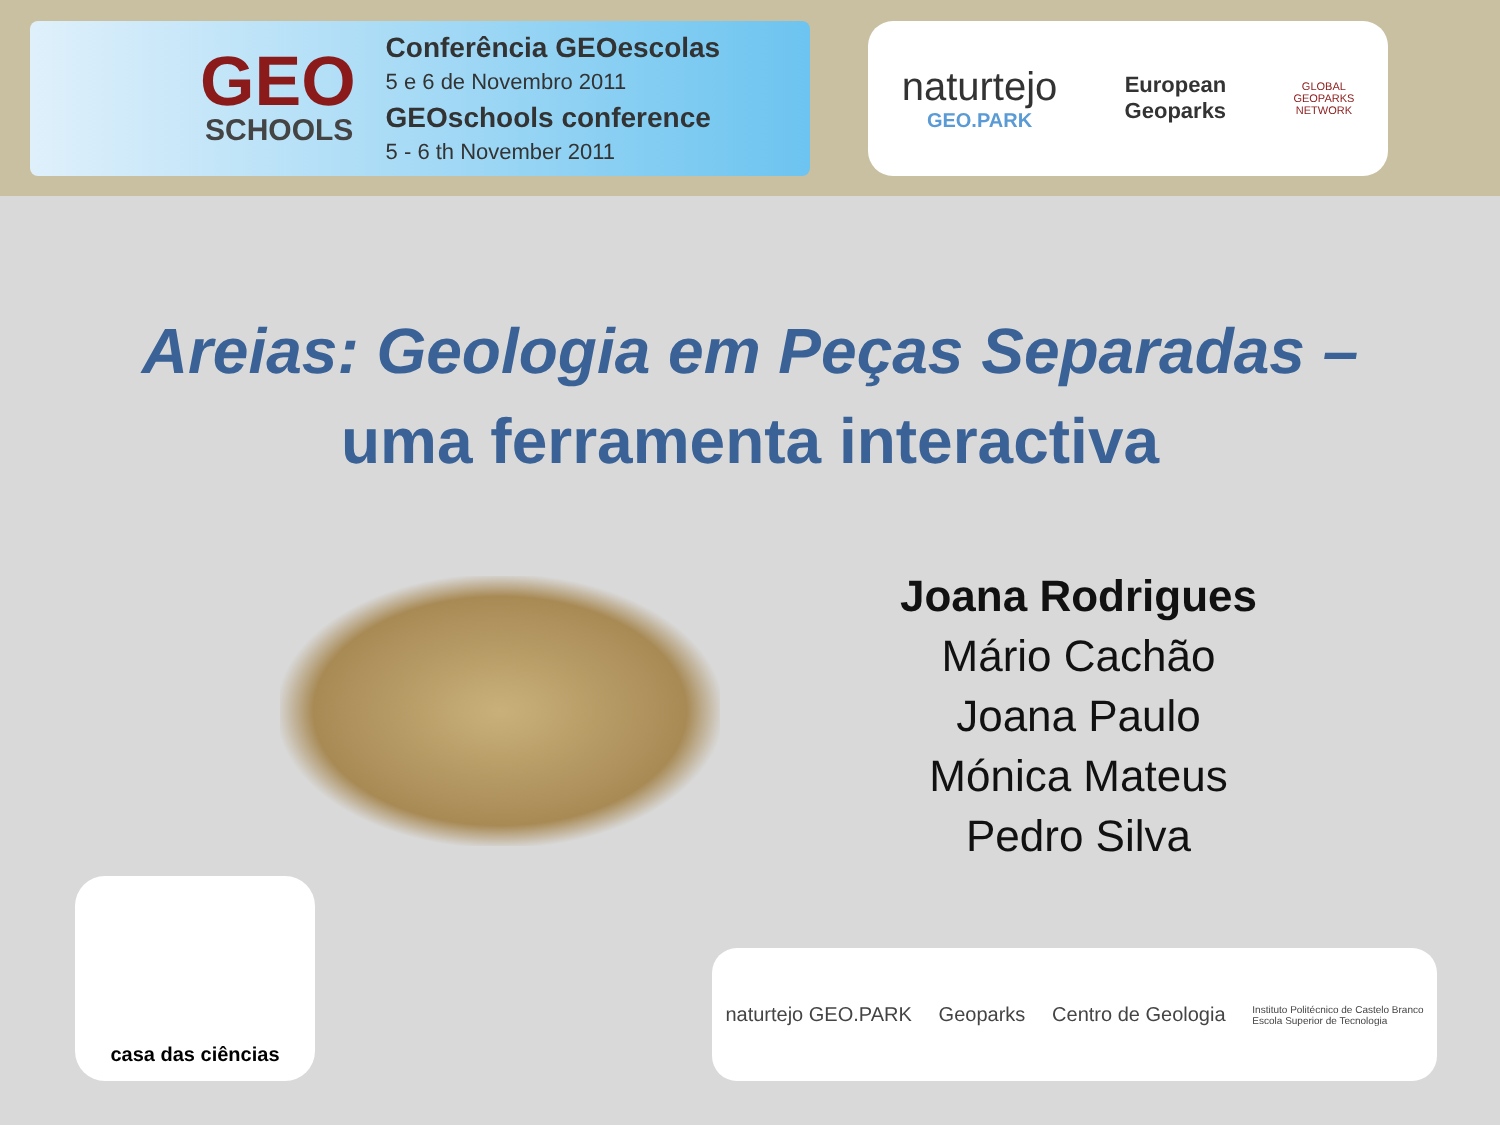GEO
SCHOOLS
Conferência GEOescolas
5 e 6 de Novembro 2011
GEOschools conference
5 - 6 th November 2011
naturtejo
GEO.PARK
European
Geoparks
GLOBAL
GEOPARKS
NETWORK
Areias: Geologia em Peças Separadas –
uma ferramenta interactiva
Joana Rodrigues
Mário Cachão
Joana Paulo
Mónica Mateus
Pedro Silva
casa das ciências
naturtejo GEO.PARK Geoparks Centro de Geologia Instituto Politécnico de Castelo Branco
Escola Superior de Tecnologia